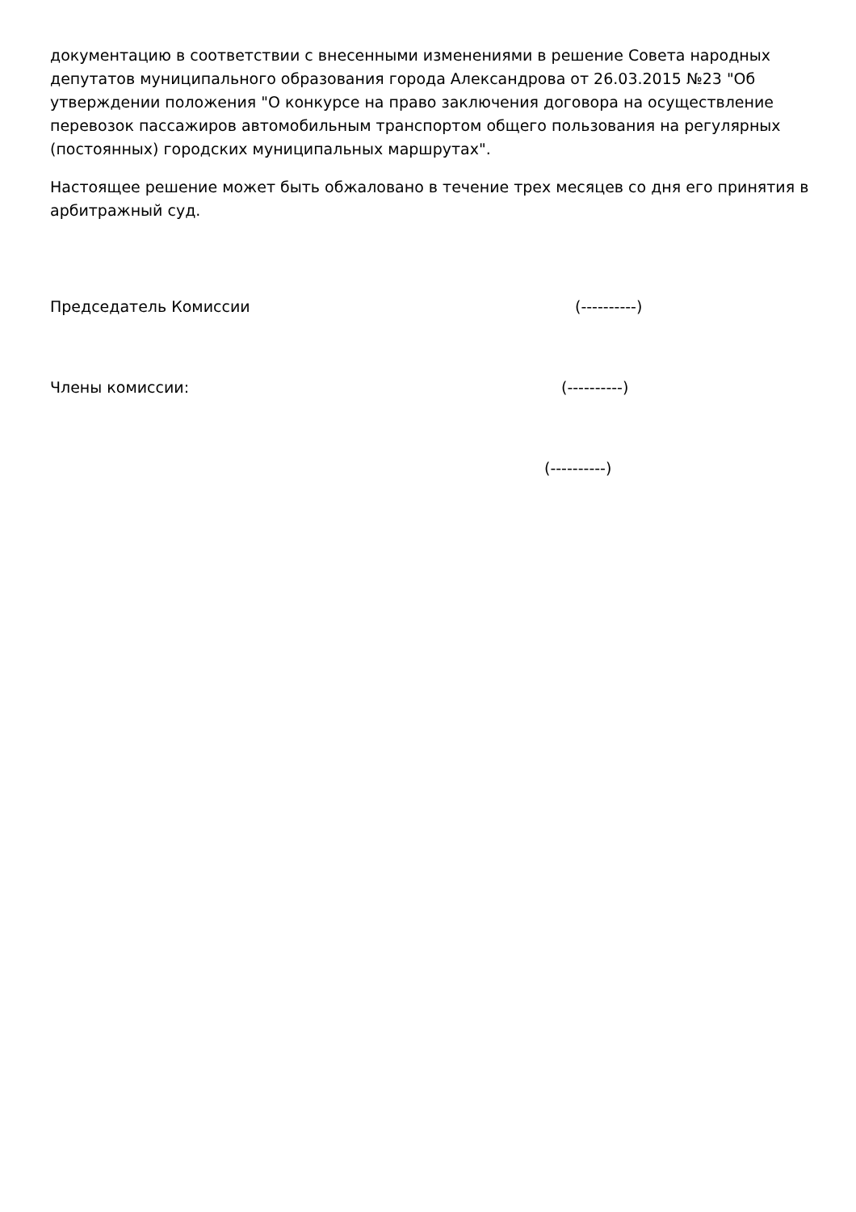документацию в соответствии с внесенными изменениями в решение Совета народных депутатов муниципального образования города Александрова от 26.03.2015 №23 "Об утверждении положения "О конкурсе на право заключения договора на осуществление перевозок пассажиров автомобильным транспортом общего пользования на регулярных (постоянных) городских муниципальных маршрутах".
Настоящее решение может быть обжаловано в течение трех месяцев со дня его принятия в арбитражный суд.
Председатель Комиссии (----------)
Члены комиссии: (----------)
(----------)